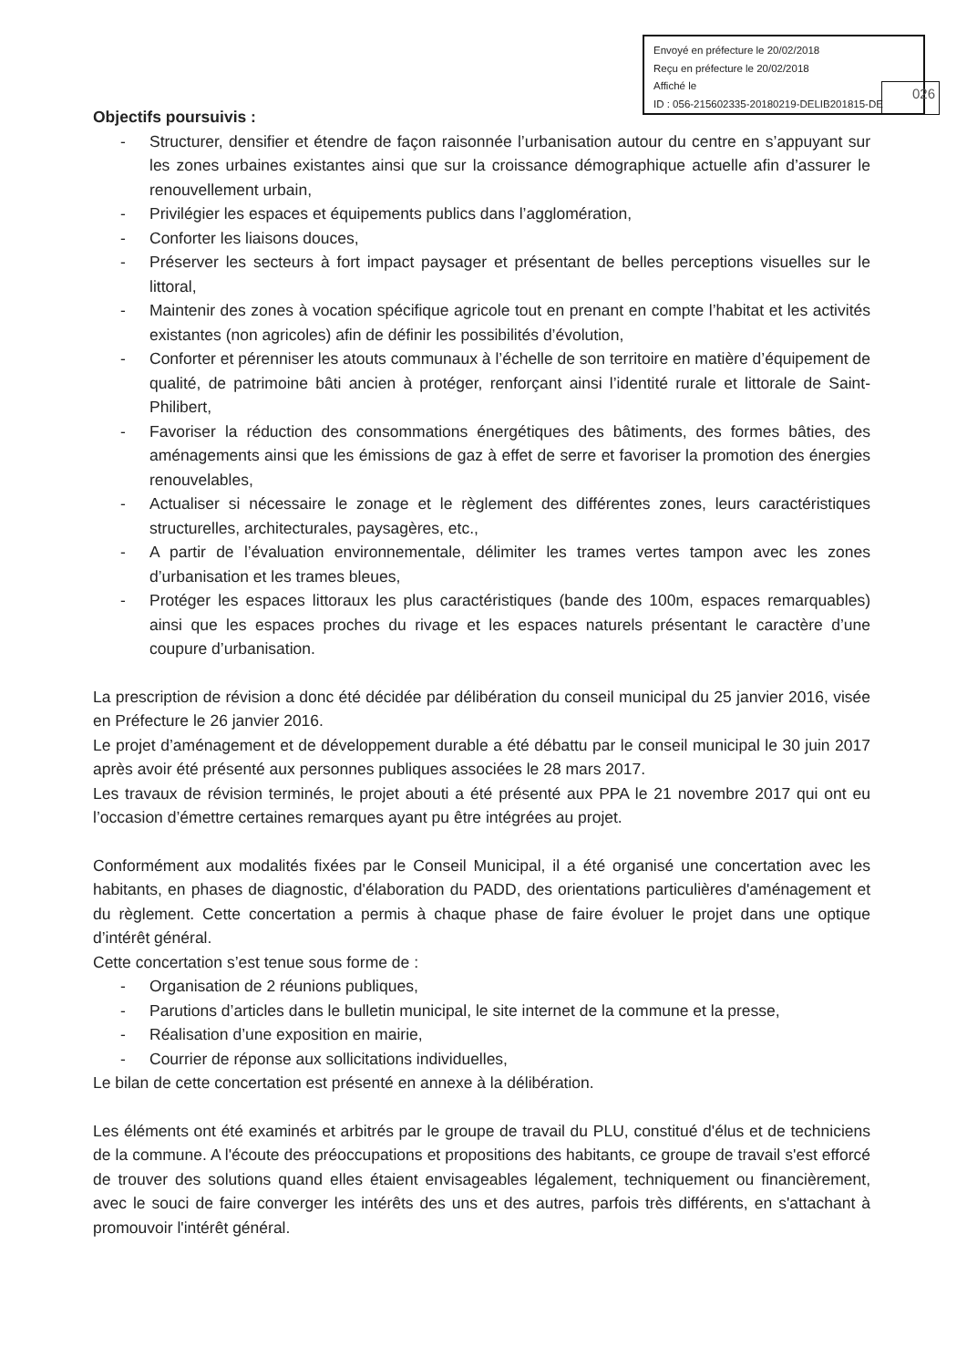Envoyé en préfecture le 20/02/2018
Reçu en préfecture le 20/02/2018
Affiché le
ID : 056-215602335-20180219-DELIB201815-DE
026
Objectifs poursuivis :
- Structurer, densifier et étendre de façon raisonnée l’urbanisation autour du centre en s’appuyant sur les zones urbaines existantes ainsi que sur la croissance démographique actuelle afin d’assurer le renouvellement urbain,
- Privilégier les espaces et équipements publics dans l’agglomération,
- Conforter les liaisons douces,
- Préserver les secteurs à fort impact paysager et présentant de belles perceptions visuelles sur le littoral,
- Maintenir des zones à vocation spécifique agricole tout en prenant en compte l’habitat et les activités existantes (non agricoles) afin de définir les possibilités d’évolution,
- Conforter et pérenniser les atouts communaux à l’échelle de son territoire en matière d’équipement de qualité, de patrimoine bâti ancien à protéger, renforçant ainsi l’identité rurale et littorale de Saint-Philibert,
- Favoriser la réduction des consommations énergétiques des bâtiments, des formes bâties, des aménagements ainsi que les émissions de gaz à effet de serre et favoriser la promotion des énergies renouvelables,
- Actualiser si nécessaire le zonage et le règlement des différentes zones, leurs caractéristiques structurelles, architecturales, paysagères, etc.,
- A partir de l’évaluation environnementale, délimiter les trames vertes tampon avec les zones d’urbanisation et les trames bleues,
- Protéger les espaces littoraux les plus caractéristiques (bande des 100m, espaces remarquables) ainsi que les espaces proches du rivage et les espaces naturels présentant le caractère d’une coupure d’urbanisation.
La prescription de révision a donc été décidée par délibération du conseil municipal du 25 janvier 2016, visée en Préfecture le 26 janvier 2016.
Le projet d’aménagement et de développement durable a été débattu par le conseil municipal le 30 juin 2017 après avoir été présenté aux personnes publiques associées le 28 mars 2017.
Les travaux de révision terminés, le projet abouti a été présenté aux PPA le 21 novembre 2017 qui ont eu l’occasion d’émettre certaines remarques ayant pu être intégrées au projet.
Conformément aux modalités fixées par le Conseil Municipal, il a été organisé une concertation avec les habitants, en phases de diagnostic, d'élaboration du PADD, des orientations particulières d'aménagement et du règlement. Cette concertation a permis à chaque phase de faire évoluer le projet dans une optique d’intérêt général.
Cette concertation s’est tenue sous forme de :
- Organisation de 2 réunions publiques,
- Parutions d’articles dans le bulletin municipal, le site internet de la commune et la presse,
- Réalisation d’une exposition en mairie,
- Courrier de réponse aux sollicitations individuelles,
Le bilan de cette concertation est présenté en annexe à la délibération.
Les éléments ont été examinés et arbitrés par le groupe de travail du PLU, constitué d'élus et de techniciens de la commune. A l'écoute des préoccupations et propositions des habitants, ce groupe de travail s'est efforcé de trouver des solutions quand elles étaient envisageables légalement, techniquement ou financièrement, avec le souci de faire converger les intérêts des uns et des autres, parfois très différents, en s'attachant à promouvoir l'intérêt général.